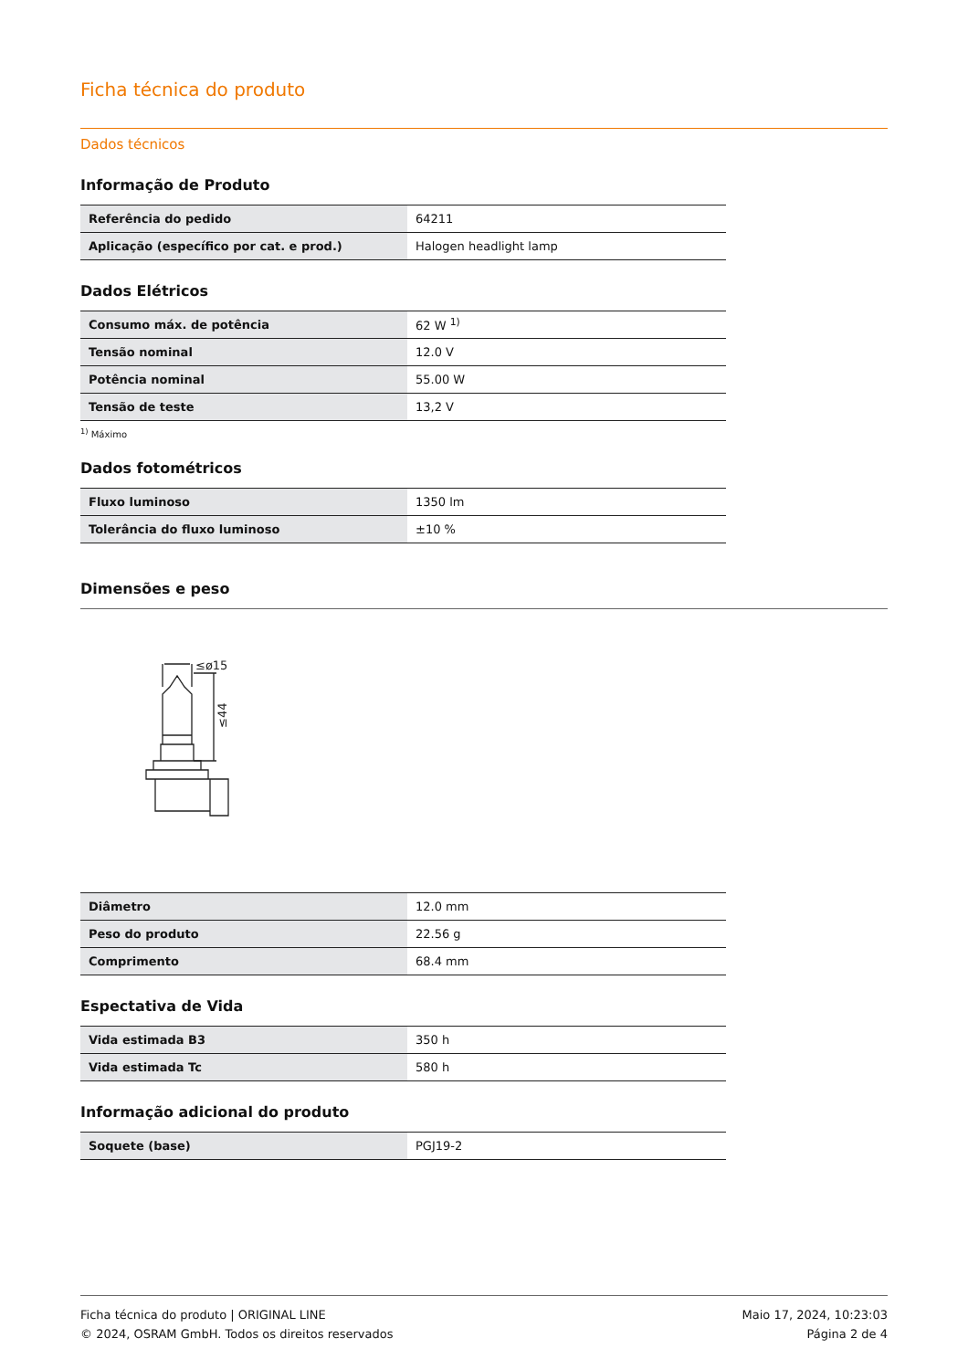Ficha técnica do produto
Dados técnicos
Informação de Produto
| Referência do pedido | 64211 |
| Aplicação (específico por cat. e prod.) | Halogen headlight lamp |
Dados Elétricos
| Consumo máx. de potência | 62 W <sup>1)</sup> |
| Tensão nominal | 12.0 V |
| Potência nominal | 55.00 W |
| Tensão de teste | 13,2 V |
<sup>1)</sup> Máximo
Dados fotométricos
| Fluxo luminoso | 1350 lm |
| Tolerância do fluxo luminoso | ±10 % |
Dimensões e peso
≤ø15
≤44
| Diâmetro | 12.0 mm |
| Peso do produto | 22.56 g |
| Comprimento | 68.4 mm |
Espectativa de Vida
| Vida estimada B3 | 350 h |
| Vida estimada Tc | 580 h |
Informação adicional do produto
| Soquete (base) | PGJ19-2 |
Ficha técnica do produto | ORIGINAL LINE
© 2024, OSRAM GmbH. Todos os direitos reservados
Maio 17, 2024, 10:23:03
Página 2 de 4